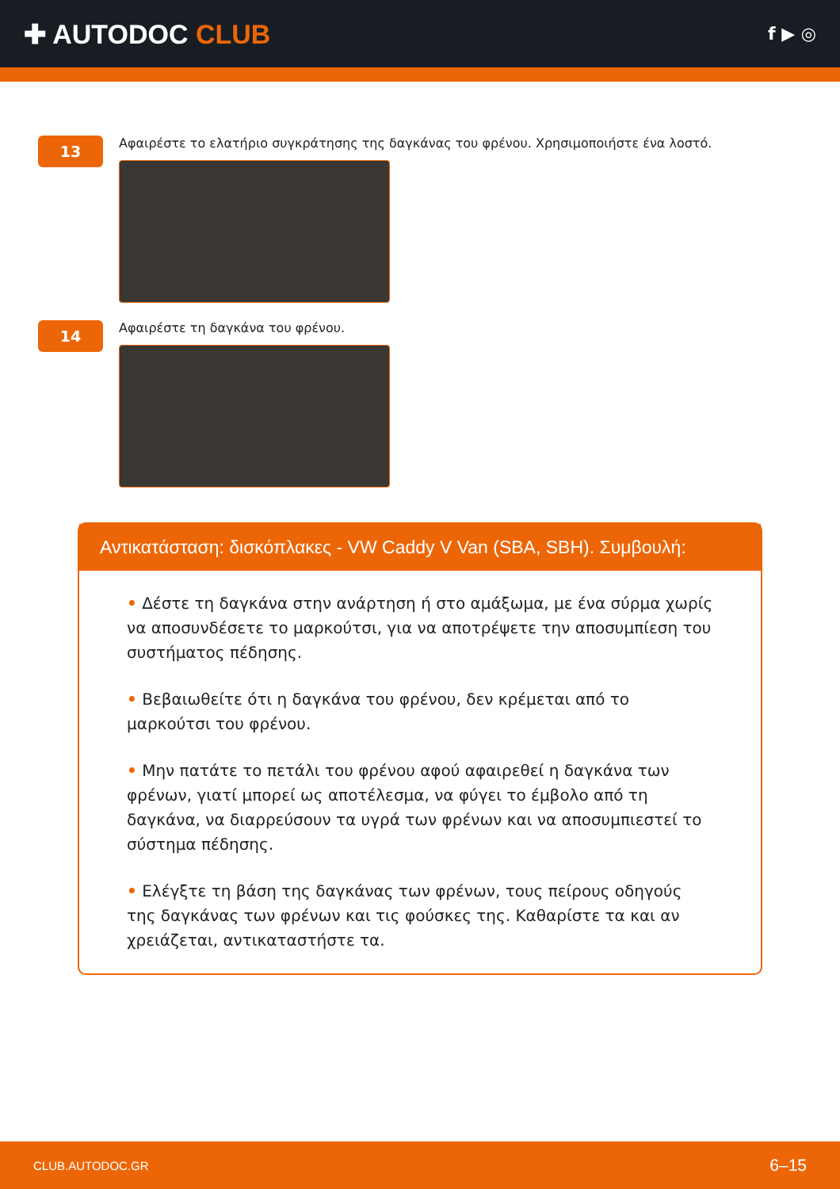✚ AUTODOC CLUB
f ▶ ◎
13
Αφαιρέστε το ελατήριο συγκράτησης της δαγκάνας του φρένου. Χρησιμοποιήστε ένα λοστό.
14
Αφαιρέστε τη δαγκάνα του φρένου.
Αντικατάσταση: δισκόπλακες - VW Caddy V Van (SBA, SBH). Συμβουλή:
• Δέστε τη δαγκάνα στην ανάρτηση ή στο αμάξωμα, με ένα σύρμα χωρίς να αποσυνδέσετε το μαρκούτσι, για να αποτρέψετε την αποσυμπίεση του συστήματος πέδησης.
• Βεβαιωθείτε ότι η δαγκάνα του φρένου, δεν κρέμεται από το μαρκούτσι του φρένου.
• Μην πατάτε το πετάλι του φρένου αφού αφαιρεθεί η δαγκάνα των φρένων, γιατί μπορεί ως αποτέλεσμα, να φύγει το έμβολο από τη δαγκάνα, να διαρρεύσουν τα υγρά των φρένων και να αποσυμπιεστεί το σύστημα πέδησης.
• Ελέγξτε τη βάση της δαγκάνας των φρένων, τους πείρους οδηγούς της δαγκάνας των φρένων και τις φούσκες της. Καθαρίστε τα και αν χρειάζεται, αντικαταστήστε τα.
CLUB.AUTODOC.GR 6–15